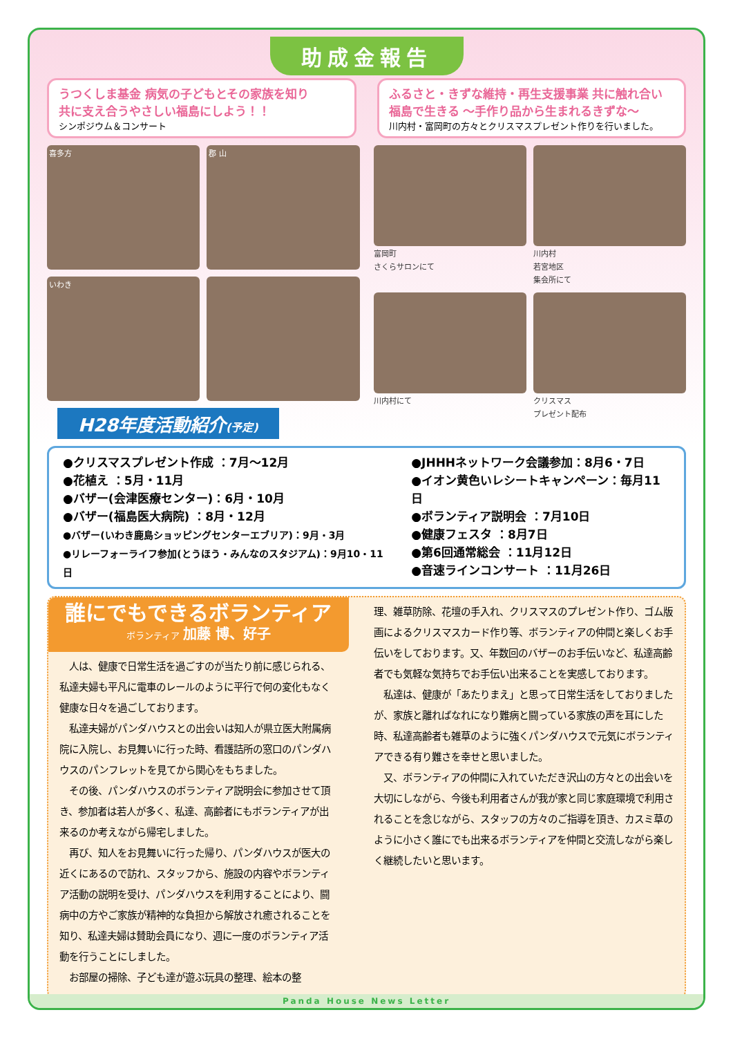助成金報告
うつくしま基金 病気の子どもとその家族を知り
共に支え合うやさしい福島にしよう！！
シンポジウム＆コンサート
ふるさと・きずな維持・再生支援事業 共に触れ合い
福島で生きる 〜手作り品から生まれるきずな〜
川内村・富岡町の方々とクリスマスプレゼント作りを行いました。
喜多方
郡 山
いわき
富岡町
さくらサロンにて
川内村
若宮地区
集会所にて
川内村にて
クリスマス
プレゼント配布
H28年度活動紹介(予定)
●クリスマスプレゼント作成 ：7月〜12月
●花植え ：5月・11月
●バザー(会津医療センター)：6月・10月
●バザー(福島医大病院) ：8月・12月
●バザー(いわき鹿島ショッピングセンターエブリア)：9月・3月
●リレーフォーライフ参加(とうほう・みんなのスタジアム)：9月10・11日
●JHHHネットワーク会議参加：8月6・7日
●イオン黄色いレシートキャンペーン：毎月11日
●ボランティア説明会 ：7月10日
●健康フェスタ ：8月7日
●第6回通常総会 ：11月12日
●音速ラインコンサート ：11月26日
誰にでもできるボランティア
ボランティア 加藤 博、好子
　人は、健康で日常生活を過ごすのが当たり前に感じられる、私達夫婦も平凡に電車のレールのように平行で何の変化もなく健康な日々を過ごしております。
　私達夫婦がパンダハウスとの出会いは知人が県立医大附属病院に入院し、お見舞いに行った時、看護詰所の窓口のパンダハウスのパンフレットを見てから関心をもちました。
　その後、パンダハウスのボランティア説明会に参加させて頂き、参加者は若人が多く、私達、高齢者にもボランティアが出来るのか考えながら帰宅しました。
　再び、知人をお見舞いに行った帰り、パンダハウスが医大の近くにあるので訪れ、スタッフから、施設の内容やボランティア活動の説明を受け、パンダハウスを利用することにより、闘病中の方やご家族が精神的な負担から解放され癒されることを知り、私達夫婦は賛助会員になり、週に一度のボランティア活動を行うことにしました。
　お部屋の掃除、子ども達が遊ぶ玩具の整理、絵本の整
理、雑草防除、花壇の手入れ、クリスマスのプレゼント作り、ゴム版画によるクリスマスカード作り等、ボランティアの仲間と楽しくお手伝いをしております。又、年数回のバザーのお手伝いなど、私達高齢者でも気軽な気持ちでお手伝い出来ることを実感しております。
　私達は、健康が「あたりまえ」と思って日常生活をしておりましたが、家族と離ればなれになり難病と闘っている家族の声を耳にした時、私達高齢者も雑草のように強くパンダハウスで元気にボランティアできる有り難さを幸せと思いました。
　又、ボランティアの仲間に入れていただき沢山の方々との出会いを大切にしながら、今後も利用者さんが我が家と同じ家庭環境で利用されることを念じながら、スタッフの方々のご指導を頂き、カスミ草のように小さく誰にでも出来るボランティアを仲間と交流しながら楽しく継続したいと思います。
Panda House News Letter